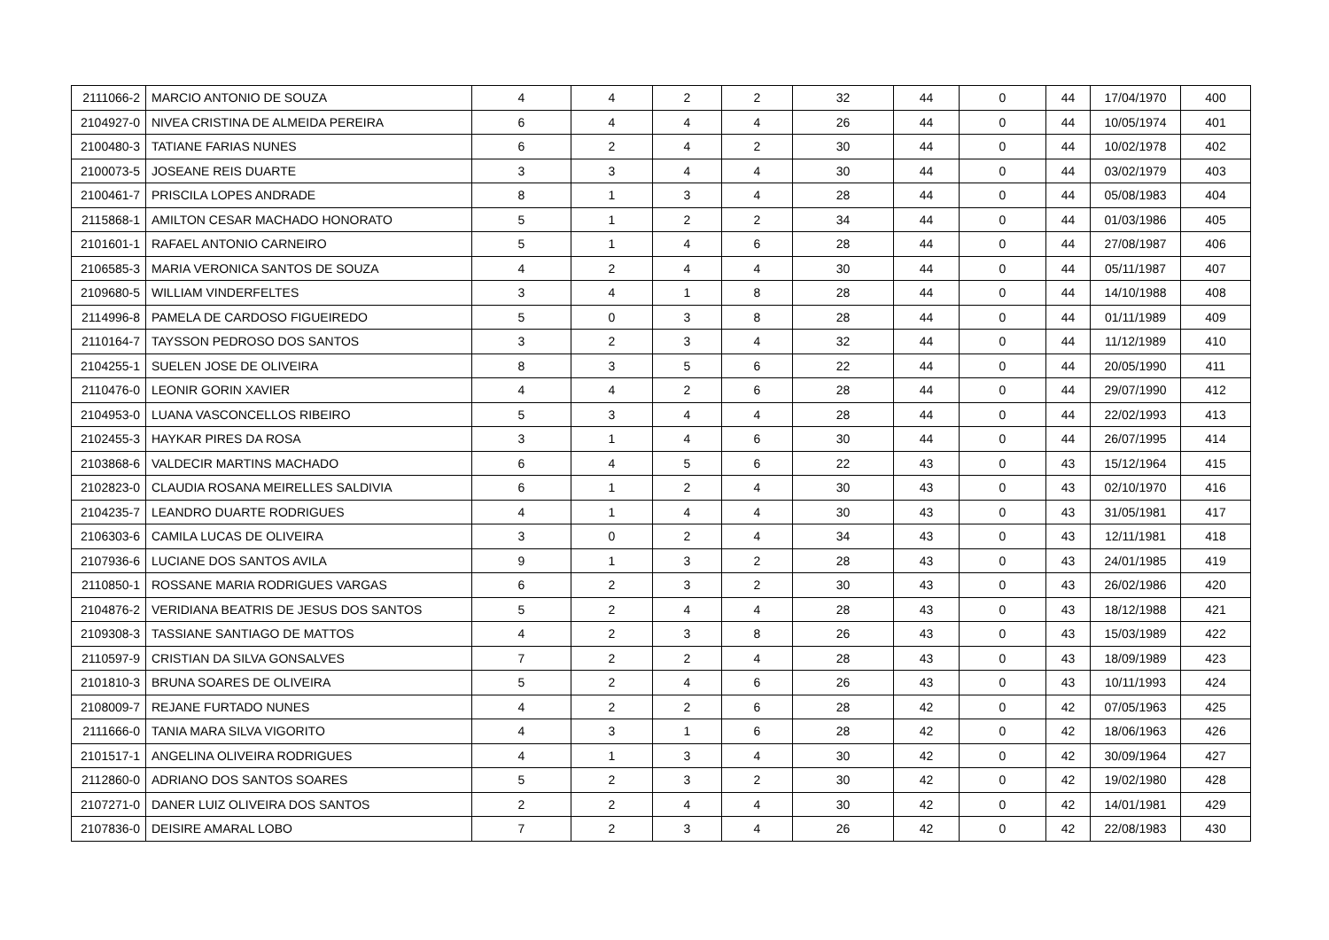| 2111066-2 | MARCIO ANTONIO DE SOUZA | 4 | 4 | 2 | 2 | 32 | 44 | 0 | 44 | 17/04/1970 | 400 |
| 2104927-0 | NIVEA CRISTINA DE ALMEIDA PEREIRA | 6 | 4 | 4 | 4 | 26 | 44 | 0 | 44 | 10/05/1974 | 401 |
| 2100480-3 | TATIANE FARIAS NUNES | 6 | 2 | 4 | 2 | 30 | 44 | 0 | 44 | 10/02/1978 | 402 |
| 2100073-5 | JOSEANE REIS DUARTE | 3 | 3 | 4 | 4 | 30 | 44 | 0 | 44 | 03/02/1979 | 403 |
| 2100461-7 | PRISCILA LOPES ANDRADE | 8 | 1 | 3 | 4 | 28 | 44 | 0 | 44 | 05/08/1983 | 404 |
| 2115868-1 | AMILTON CESAR MACHADO HONORATO | 5 | 1 | 2 | 2 | 34 | 44 | 0 | 44 | 01/03/1986 | 405 |
| 2101601-1 | RAFAEL ANTONIO CARNEIRO | 5 | 1 | 4 | 6 | 28 | 44 | 0 | 44 | 27/08/1987 | 406 |
| 2106585-3 | MARIA VERONICA SANTOS DE SOUZA | 4 | 2 | 4 | 4 | 30 | 44 | 0 | 44 | 05/11/1987 | 407 |
| 2109680-5 | WILLIAM VINDERFELTES | 3 | 4 | 1 | 8 | 28 | 44 | 0 | 44 | 14/10/1988 | 408 |
| 2114996-8 | PAMELA DE CARDOSO FIGUEIREDO | 5 | 0 | 3 | 8 | 28 | 44 | 0 | 44 | 01/11/1989 | 409 |
| 2110164-7 | TAYSSON PEDROSO DOS SANTOS | 3 | 2 | 3 | 4 | 32 | 44 | 0 | 44 | 11/12/1989 | 410 |
| 2104255-1 | SUELEN JOSE DE OLIVEIRA | 8 | 3 | 5 | 6 | 22 | 44 | 0 | 44 | 20/05/1990 | 411 |
| 2110476-0 | LEONIR GORIN XAVIER | 4 | 4 | 2 | 6 | 28 | 44 | 0 | 44 | 29/07/1990 | 412 |
| 2104953-0 | LUANA VASCONCELLOS RIBEIRO | 5 | 3 | 4 | 4 | 28 | 44 | 0 | 44 | 22/02/1993 | 413 |
| 2102455-3 | HAYKAR PIRES DA ROSA | 3 | 1 | 4 | 6 | 30 | 44 | 0 | 44 | 26/07/1995 | 414 |
| 2103868-6 | VALDECIR MARTINS MACHADO | 6 | 4 | 5 | 6 | 22 | 43 | 0 | 43 | 15/12/1964 | 415 |
| 2102823-0 | CLAUDIA ROSANA MEIRELLES SALDIVIA | 6 | 1 | 2 | 4 | 30 | 43 | 0 | 43 | 02/10/1970 | 416 |
| 2104235-7 | LEANDRO DUARTE RODRIGUES | 4 | 1 | 4 | 4 | 30 | 43 | 0 | 43 | 31/05/1981 | 417 |
| 2106303-6 | CAMILA LUCAS DE OLIVEIRA | 3 | 0 | 2 | 4 | 34 | 43 | 0 | 43 | 12/11/1981 | 418 |
| 2107936-6 | LUCIANE DOS SANTOS AVILA | 9 | 1 | 3 | 2 | 28 | 43 | 0 | 43 | 24/01/1985 | 419 |
| 2110850-1 | ROSSANE MARIA RODRIGUES VARGAS | 6 | 2 | 3 | 2 | 30 | 43 | 0 | 43 | 26/02/1986 | 420 |
| 2104876-2 | VERIDIANA BEATRIS DE JESUS DOS SANTOS | 5 | 2 | 4 | 4 | 28 | 43 | 0 | 43 | 18/12/1988 | 421 |
| 2109308-3 | TASSIANE SANTIAGO DE MATTOS | 4 | 2 | 3 | 8 | 26 | 43 | 0 | 43 | 15/03/1989 | 422 |
| 2110597-9 | CRISTIAN DA SILVA GONSALVES | 7 | 2 | 2 | 4 | 28 | 43 | 0 | 43 | 18/09/1989 | 423 |
| 2101810-3 | BRUNA SOARES DE OLIVEIRA | 5 | 2 | 4 | 6 | 26 | 43 | 0 | 43 | 10/11/1993 | 424 |
| 2108009-7 | REJANE FURTADO NUNES | 4 | 2 | 2 | 6 | 28 | 42 | 0 | 42 | 07/05/1963 | 425 |
| 2111666-0 | TANIA MARA SILVA VIGORITO | 4 | 3 | 1 | 6 | 28 | 42 | 0 | 42 | 18/06/1963 | 426 |
| 2101517-1 | ANGELINA OLIVEIRA RODRIGUES | 4 | 1 | 3 | 4 | 30 | 42 | 0 | 42 | 30/09/1964 | 427 |
| 2112860-0 | ADRIANO DOS SANTOS SOARES | 5 | 2 | 3 | 2 | 30 | 42 | 0 | 42 | 19/02/1980 | 428 |
| 2107271-0 | DANER LUIZ OLIVEIRA DOS SANTOS | 2 | 2 | 4 | 4 | 30 | 42 | 0 | 42 | 14/01/1981 | 429 |
| 2107836-0 | DEISIRE AMARAL LOBO | 7 | 2 | 3 | 4 | 26 | 42 | 0 | 42 | 22/08/1983 | 430 |